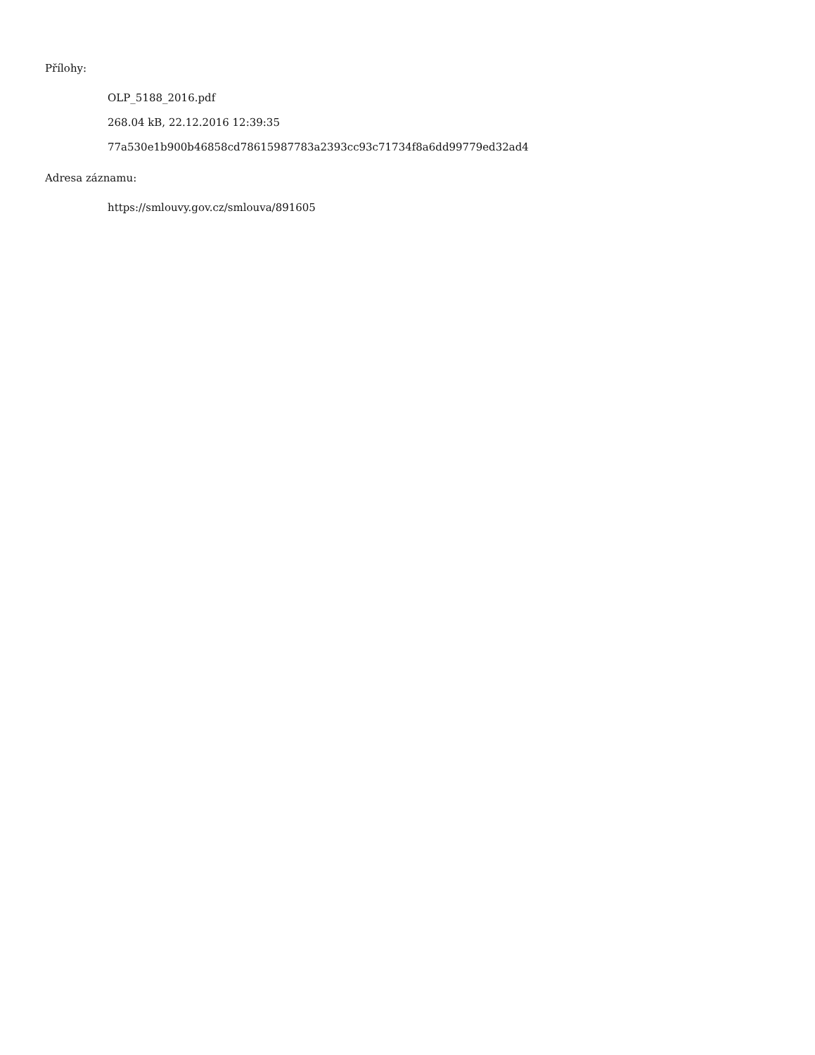Přílohy:
OLP_5188_2016.pdf
268.04 kB, 22.12.2016 12:39:35
77a530e1b900b46858cd78615987783a2393cc93c71734f8a6dd99779ed32ad4
Adresa záznamu:
https://smlouvy.gov.cz/smlouva/891605